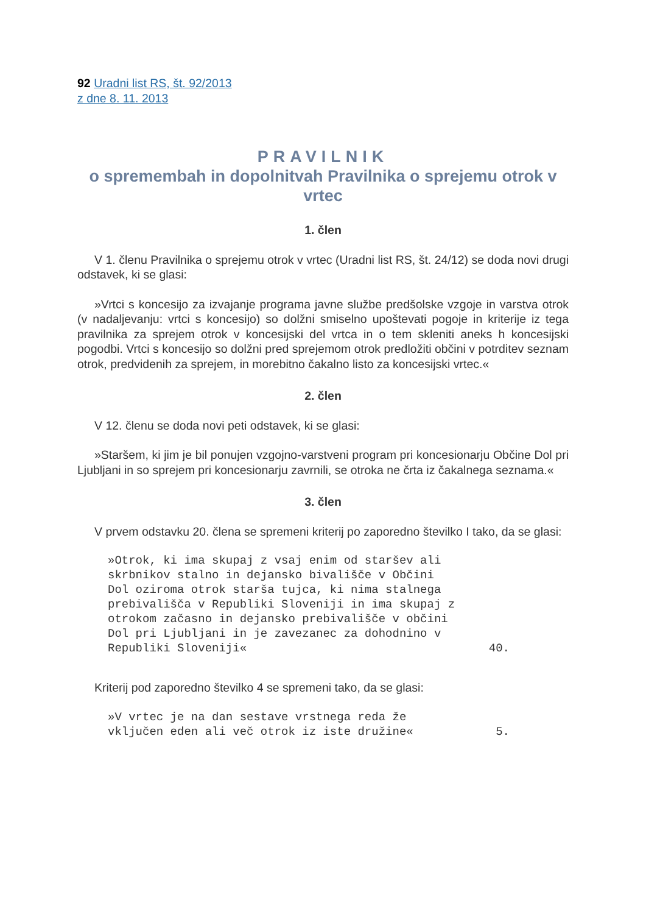92 Uradni list RS, št. 92/2013
z dne 8. 11. 2013
PRAVILNIK
o spremembah in dopolnitvah Pravilnika o sprejemu otrok v vrtec
1. člen
V 1. členu Pravilnika o sprejemu otrok v vrtec (Uradni list RS, št. 24/12) se doda novi drugi odstavek, ki se glasi:
»Vrtci s koncesijo za izvajanje programa javne službe predšolske vzgoje in varstva otrok (v nadaljevanju: vrtci s koncesijo) so dolžni smiselno upoštevati pogoje in kriterije iz tega pravilnika za sprejem otrok v koncesijski del vrtca in o tem skleniti aneks h koncesijski pogodbi. Vrtci s koncesijo so dolžni pred sprejemom otrok predložiti občini v potrditev seznam otrok, predvidenih za sprejem, in morebitno čakalno listo za koncesijski vrtec.«
2. člen
V 12. členu se doda novi peti odstavek, ki se glasi:
»Staršem, ki jim je bil ponujen vzgojno-varstveni program pri koncesionarju Občine Dol pri Ljubljani in so sprejem pri koncesionarju zavrnili, se otroka ne črta iz čakalnega seznama.«
3. člen
V prvem odstavku 20. člena se spremeni kriterij po zaporedno številko I tako, da se glasi:
| »Otrok, ki ima skupaj z vsaj enim od staršev ali skrbnikov stalno in dejansko bivališče v Občini Dol oziroma otrok starša tujca, ki nima stalnega prebivališča v Republiki Sloveniji in ima skupaj z otrokom začasno in dejansko prebivališče v občini Dol pri Ljubljani in je zavezanec za dohodnino v Republiki Sloveniji« | 40. |
Kriterij pod zaporedno številko 4 se spremeni tako, da se glasi:
| »V vrtec je na dan sestave vrstnega reda že vključen eden ali več otrok iz iste družine« | 5. |